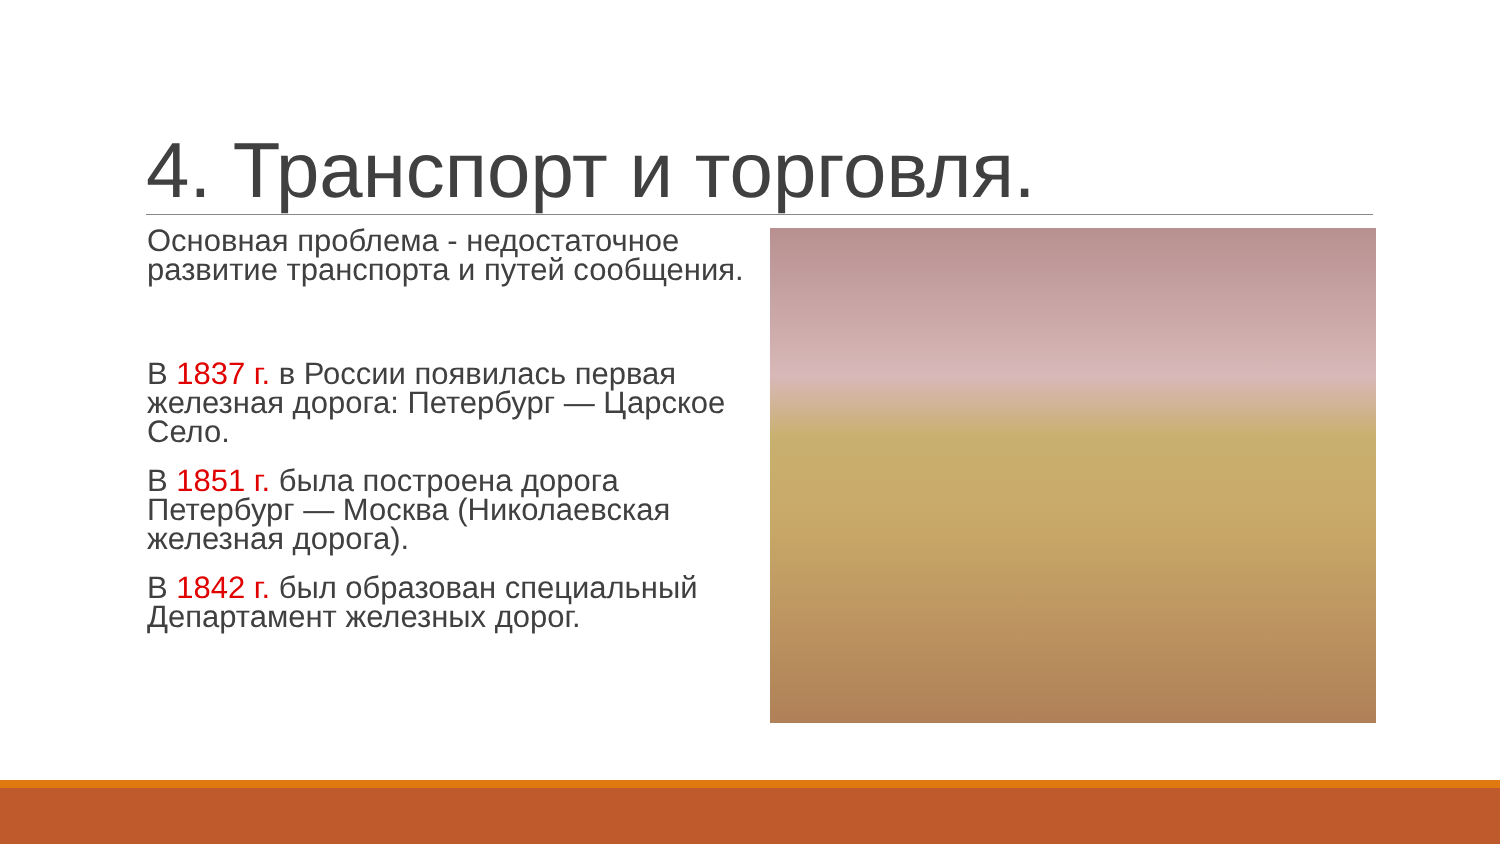4. Транспорт и торговля.
Основная проблема - недостаточное развитие транспорта и путей сообщения.
В 1837 г. в России появилась первая железная дорога: Петербург — Царское Село.
В 1851 г. была построена дорога Петербург — Москва (Николаевская железная дорога).
В 1842 г. был образован специальный Департамент железных дорог.